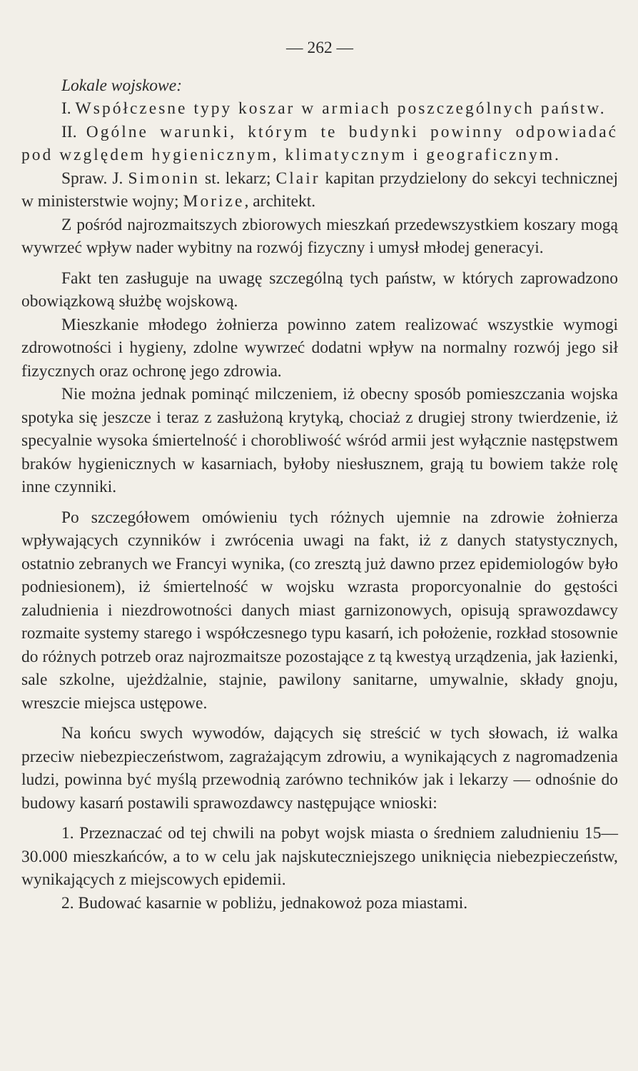— 262 —
Lokale wojskowe:
I. Współczesne typy koszar w armiach poszczególnych państw.
II. Ogólne warunki, którym te budynki powinny odpowiadać pod względem hygienicznym, klimatycznym i geograficznym.
Spraw. J. Simonin st. lekarz; Clair kapitan przydzielony do sekcyi technicznej w ministerstwie wojny; Morize, architekt.
Z pośród najrozmaitszych zbiorowych mieszkań przedewszystkiem koszary mogą wywrzeć wpływ nader wybitny na rozwój fizyczny i umysł młodej generacyi.
Fakt ten zasługuje na uwagę szczególną tych państw, w których zaprowadzono obowiązkową służbę wojskową.
Mieszkanie młodego żołnierza powinno zatem realizować wszystkie wymogi zdrowotności i hygieny, zdolne wywrzeć dodatni wpływ na normalny rozwój jego sił fizycznych oraz ochronę jego zdrowia.
Nie można jednak pominąć milczeniem, iż obecny sposób pomieszczania wojska spotyka się jeszcze i teraz z zasłużoną krytyką, chociaż z drugiej strony twierdzenie, iż specyalnie wysoka śmiertelność i chorobliwość wśród armii jest wyłącznie następstwem braków hygienicznych w kasarniach, byłoby niesłusznem, grają tu bowiem także rolę inne czynniki.
Po szczegółowem omówieniu tych różnych ujemnie na zdrowie żołnierza wpływających czynników i zwrócenia uwagi na fakt, iż z danych statystycznych, ostatnio zebranych we Francyi wynika, (co zresztą już dawno przez epidemiologów było podniesionem), iż śmiertelność w wojsku wzrasta proporcyonalnie do gęstości zaludnienia i niezdrowotności danych miast garnizonowych, opisują sprawozdawcy rozmaite systemy starego i współczesnego typu kasarń, ich położenie, rozkład stosownie do różnych potrzeb oraz najrozmaitsze pozostające z tą kwestyą urządzenia, jak łazienki, sale szkolne, ujeżdżalnie, stajnie, pawilony sanitarne, umywalnie, składy gnoju, wreszcie miejsca ustępowe.
Na końcu swych wywodów, dających się streścić w tych słowach, iż walka przeciw niebezpieczeństwom, zagrażającym zdrowiu, a wynikających z nagromadzenia ludzi, powinna być myślą przewodnią zarówno techników jak i lekarzy — odnośnie do budowy kasarń postawili sprawozdawcy następujące wnioski:
1. Przeznaczać od tej chwili na pobyt wojsk miasta o średniem zaludnieniu 15—30.000 mieszkańców, a to w celu jak najskuteczniejszego uniknięcia niebezpieczeństw, wynikających z miejscowych epidemii.
2. Budować kasarnie w pobliżu, jednakowoż poza miastami.